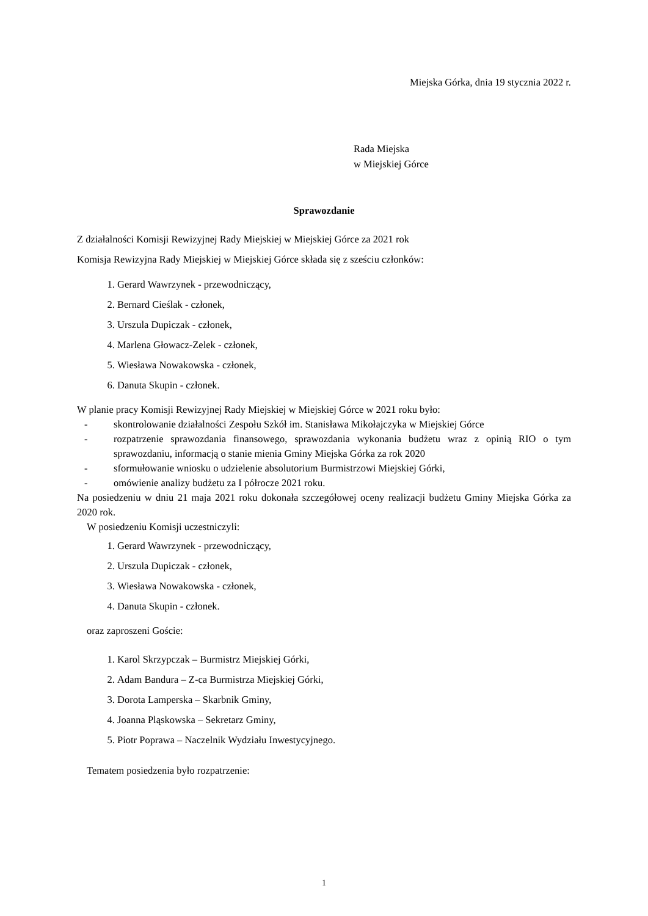Miejska Górka, dnia 19 stycznia 2022 r.
Rada Miejska
w Miejskiej Górce
Sprawozdanie
Z działalności Komisji Rewizyjnej Rady Miejskiej w Miejskiej Górce za 2021 rok
Komisja Rewizyjna Rady Miejskiej w Miejskiej Górce składa się z sześciu członków:
1. Gerard Wawrzynek - przewodniczący,
2. Bernard Cieślak - członek,
3. Urszula Dupiczak - członek,
4. Marlena Głowacz-Zelek - członek,
5. Wiesława Nowakowska - członek,
6. Danuta Skupin - członek.
W planie pracy Komisji Rewizyjnej Rady Miejskiej w Miejskiej Górce w 2021 roku było:
- skontrolowanie działalności Zespołu Szkół im. Stanisława Mikołajczyka w Miejskiej Górce
- rozpatrzenie sprawozdania finansowego, sprawozdania wykonania budżetu wraz z opinią RIO o tym sprawozdaniu, informacją o stanie mienia Gminy Miejska Górka za rok 2020
- sformułowanie wniosku o udzielenie absolutorium Burmistrzowi Miejskiej Górki,
- omówienie analizy budżetu za I półrocze 2021 roku.
Na posiedzeniu w dniu 21 maja 2021 roku dokonała szczegółowej oceny realizacji budżetu Gminy Miejska Górka za 2020 rok.
W posiedzeniu Komisji uczestniczyli:
1. Gerard Wawrzynek - przewodniczący,
2. Urszula Dupiczak - członek,
3. Wiesława Nowakowska - członek,
4. Danuta Skupin - członek.
oraz zaproszeni Goście:
1. Karol Skrzypczak – Burmistrz Miejskiej Górki,
2. Adam Bandura – Z-ca Burmistrza Miejskiej Górki,
3. Dorota Lamperska – Skarbnik Gminy,
4. Joanna Pląskowska – Sekretarz Gminy,
5. Piotr Poprawa – Naczelnik Wydziału Inwestycyjnego.
Tematem posiedzenia było rozpatrzenie:
1